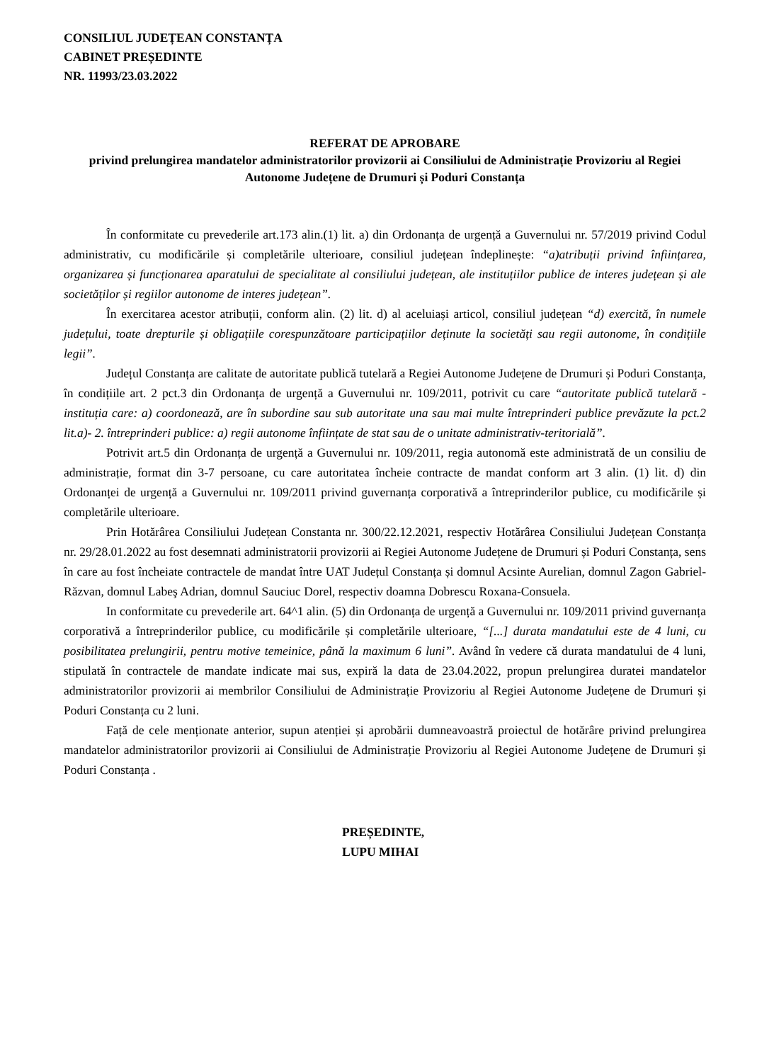CONSILIUL JUDEȚEAN CONSTANȚA
CABINET PREȘEDINTE
NR. 11993/23.03.2022
REFERAT DE APROBARE
privind prelungirea mandatelor administratorilor provizorii ai Consiliului de Administrație Provizoriu al Regiei Autonome Județene de Drumuri și Poduri Constanța
În conformitate cu prevederile art.173 alin.(1) lit. a) din Ordonanța de urgență a Guvernului nr. 57/2019 privind Codul administrativ, cu modificările și completările ulterioare, consiliul județean îndeplinește: “a)atribuții privind înființarea, organizarea și funcționarea aparatului de specialitate al consiliului județean, ale instituțiilor publice de interes județean și ale societăților și regiilor autonome de interes județean”.
În exercitarea acestor atribuții, conform alin. (2) lit. d) al aceluiași articol, consiliul județean “d) exercită, în numele județului, toate drepturile și obligațiile corespunzătoare participațiilor deținute la societăți sau regii autonome, în condițiile legii”.
Județul Constanța are calitate de autoritate publică tutelară a Regiei Autonome Județene de Drumuri și Poduri Constanța, în condițiile art. 2 pct.3 din Ordonanța de urgență a Guvernului nr. 109/2011, potrivit cu care “autoritate publică tutelară - instituția care: a) coordonează, are în subordine sau sub autoritate una sau mai multe întreprinderi publice prevăzute la pct.2 lit.a)- 2. întreprinderi publice: a) regii autonome înființate de stat sau de o unitate administrativ-teritorială”.
Potrivit art.5 din Ordonanța de urgență a Guvernului nr. 109/2011, regia autonomă este administrată de un consiliu de administrație, format din 3-7 persoane, cu care autoritatea încheie contracte de mandat conform art 3 alin. (1) lit. d) din Ordonanței de urgență a Guvernului nr. 109/2011 privind guvernanța corporativă a întreprinderilor publice, cu modificările și completările ulterioare.
Prin Hotărârea Consiliului Județean Constanta nr. 300/22.12.2021, respectiv Hotărârea Consiliului Județean Constanța nr. 29/28.01.2022 au fost desemnati administratorii provizorii ai Regiei Autonome Județene de Drumuri și Poduri Constanța, sens în care au fost încheiate contractele de mandat între UAT Județul Constanța și domnul Acsinte Aurelian, domnul Zagon Gabriel-Răzvan, domnul Labeş Adrian, domnul Sauciuc Dorel, respectiv doamna Dobrescu Roxana-Consuela.
In conformitate cu prevederile art. 64^1 alin. (5) din Ordonanța de urgență a Guvernului nr. 109/2011 privind guvernanța corporativă a întreprinderilor publice, cu modificările și completările ulterioare, “[...] durata mandatului este de 4 luni, cu posibilitatea prelungirii, pentru motive temeinice, până la maximum 6 luni”. Având în vedere că durata mandatului de 4 luni, stipulată în contractele de mandate indicate mai sus, expiră la data de 23.04.2022, propun prelungirea duratei mandatelor administratorilor provizorii ai membrilor Consiliului de Administrație Provizoriu al Regiei Autonome Județene de Drumuri și Poduri Constanța cu 2 luni.
Față de cele menționate anterior, supun atenției și aprobării dumneavoastră proiectul de hotărâre privind prelungirea mandatelor administratorilor provizorii ai Consiliului de Administrație Provizoriu al Regiei Autonome Județene de Drumuri și Poduri Constanța .
PREȘEDINTE,
LUPU MIHAI